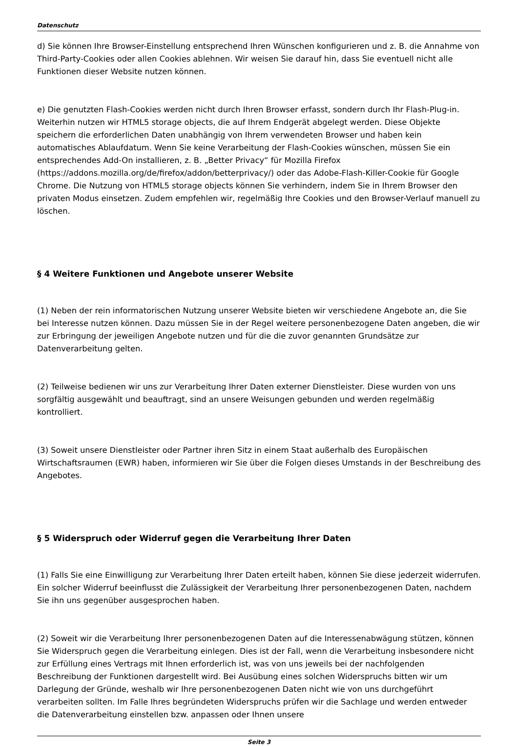Datenschutz
d) Sie können Ihre Browser-Einstellung entsprechend Ihren Wünschen konfigurieren und z. B. die Annahme von Third-Party-Cookies oder allen Cookies ablehnen. Wir weisen Sie darauf hin, dass Sie eventuell nicht alle Funktionen dieser Website nutzen können.
e) Die genutzten Flash-Cookies werden nicht durch Ihren Browser erfasst, sondern durch Ihr Flash-Plug-in. Weiterhin nutzen wir HTML5 storage objects, die auf Ihrem Endgerät abgelegt werden. Diese Objekte speichern die erforderlichen Daten unabhängig von Ihrem verwendeten Browser und haben kein automatisches Ablaufdatum. Wenn Sie keine Verarbeitung der Flash-Cookies wünschen, müssen Sie ein entsprechendes Add-On installieren, z. B. „Better Privacy“ für Mozilla Firefox (https://addons.mozilla.org/de/firefox/addon/betterprivacy/) oder das Adobe-Flash-Killer-Cookie für Google Chrome. Die Nutzung von HTML5 storage objects können Sie verhindern, indem Sie in Ihrem Browser den privaten Modus einsetzen. Zudem empfehlen wir, regelmäßig Ihre Cookies und den Browser-Verlauf manuell zu löschen.
§ 4 Weitere Funktionen und Angebote unserer Website
(1) Neben der rein informatorischen Nutzung unserer Website bieten wir verschiedene Angebote an, die Sie bei Interesse nutzen können. Dazu müssen Sie in der Regel weitere personenbezogene Daten angeben, die wir zur Erbringung der jeweiligen Angebote nutzen und für die die zuvor genannten Grundsätze zur Datenverarbeitung gelten.
(2) Teilweise bedienen wir uns zur Verarbeitung Ihrer Daten externer Dienstleister. Diese wurden von uns sorgfältig ausgewählt und beauftragt, sind an unsere Weisungen gebunden und werden regelmäßig kontrolliert.
(3) Soweit unsere Dienstleister oder Partner ihren Sitz in einem Staat außerhalb des Europäischen Wirtschaftsraumen (EWR) haben, informieren wir Sie über die Folgen dieses Umstands in der Beschreibung des Angebotes.
§ 5 Widerspruch oder Widerruf gegen die Verarbeitung Ihrer Daten
(1) Falls Sie eine Einwilligung zur Verarbeitung Ihrer Daten erteilt haben, können Sie diese jederzeit widerrufen. Ein solcher Widerruf beeinflusst die Zulässigkeit der Verarbeitung Ihrer personenbezogenen Daten, nachdem Sie ihn uns gegenüber ausgesprochen haben.
(2) Soweit wir die Verarbeitung Ihrer personenbezogenen Daten auf die Interessenabwägung stützen, können Sie Widerspruch gegen die Verarbeitung einlegen. Dies ist der Fall, wenn die Verarbeitung insbesondere nicht zur Erfüllung eines Vertrags mit Ihnen erforderlich ist, was von uns jeweils bei der nachfolgenden Beschreibung der Funktionen dargestellt wird. Bei Ausübung eines solchen Widerspruchs bitten wir um Darlegung der Gründe, weshalb wir Ihre personenbezogenen Daten nicht wie von uns durchgeführt verarbeiten sollten. Im Falle Ihres begründeten Widerspruchs prüfen wir die Sachlage und werden entweder die Datenverarbeitung einstellen bzw. anpassen oder Ihnen unsere
Seite 3